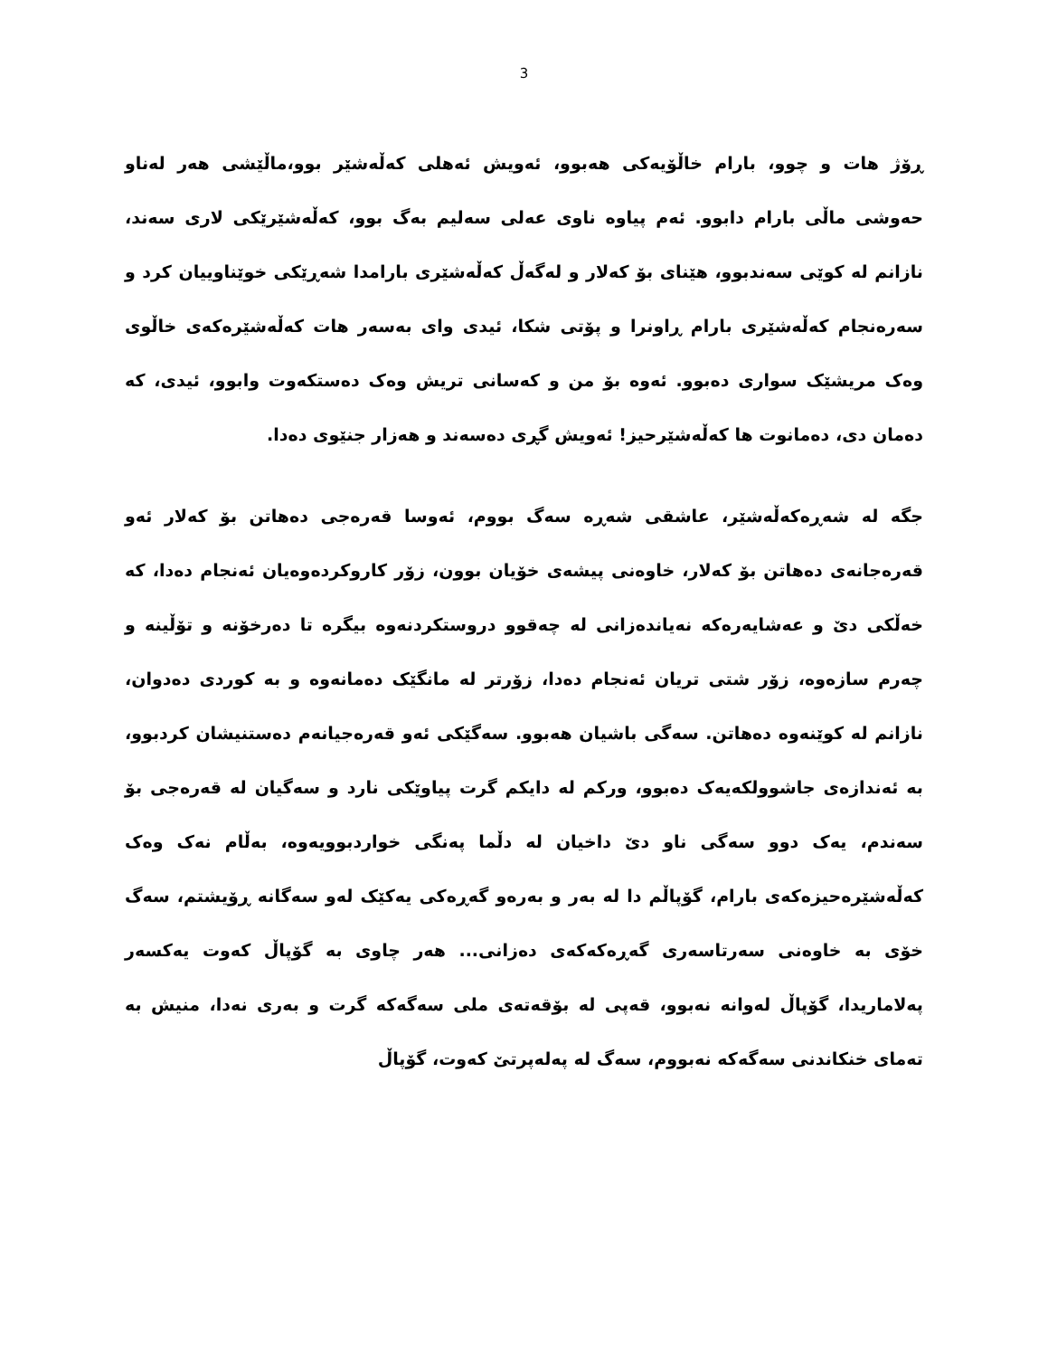3
ڕۆژ هات و چوو، بارام خاڵۆیەکی هەبوو، ئەویش ئەهلی کەڵەشێر بوو،ماڵێشی هەر لەناو حەوشی ماڵی بارام دابوو. ئەم پیاوە ناوی عەلی سەلیم بەگ بوو، کەڵەشێرێکی لاری سەند، نازانم لە کوێی سەندبوو، هێنای بۆ کەلار و لەگەڵ کەڵەشێری بارامدا شەڕێکی خوێناوییان کرد و سەرەنجام کەڵەشێری بارام ڕاونرا و پۆتی شکا، ئیدی وای بەسەر هات کەڵەشێرەکەی خاڵوی وەک مریشێک سواری دەبوو. ئەوە بۆ من و کەسانی تریش وەک دەستکەوت وابوو، ئیدی، کە دەمان دی، دەمانوت ها کەڵەشێرحیز! ئەویش گڕی دەسەند و هەزار جنێوی دەدا.
جگە لە شەڕەکەڵەشێر، عاشقی شەڕە سەگ بووم، ئەوسا قەرەجی دەهاتن بۆ کەلار ئەو قەرەجانەی دەهاتن بۆ کەلار، خاوەنی پیشەی خۆیان بوون، زۆر کاروکردەوەیان ئەنجام دەدا، کە خەڵکی دێ و عەشایەرەکە نەیاندەزانی لە چەقوو دروستکردنەوە بیگرە تا دەرخۆنە و تۆڵینە و چەرم سازەوە، زۆر شتی تریان ئەنجام دەدا، زۆرتر لە مانگێک دەمانەوە و بە کوردی دەدوان، نازانم لە کوێنەوە دەهاتن. سەگی باشیان هەبوو. سەگێکی ئەو قەرەجیانەم دەستنیشان کردبوو، بە ئەندازەی جاشوولکەیەک دەبوو، ورکم لە دایکم گرت پیاوێکی نارد و سەگیان لە قەرەجی بۆ سەندم، یەک دوو سەگی ناو دێ داخیان لە دڵما پەنگی خواردبوویەوە، بەڵام نەک وەک کەڵەشێرەحیزەکەی بارام، گۆپاڵم دا لە بەر و بەرەو گەڕەکی یەکێک لەو سەگانە ڕۆیشتم، سەگ خۆی بە خاوەنی سەرتاسەری گەڕەکەکەی دەزانی... هەر چاوی بە گۆپاڵ کەوت یەکسەر پەلاماریدا، گۆپاڵ لەوانە نەبوو، قەپی لە بۆقەتەی ملی سەگەکە گرت و بەری نەدا، منیش بە تەمای خنکاندنی سەگەکە نەبووم، سەگ لە پەلەپرتێ کەوت، گۆپاڵ